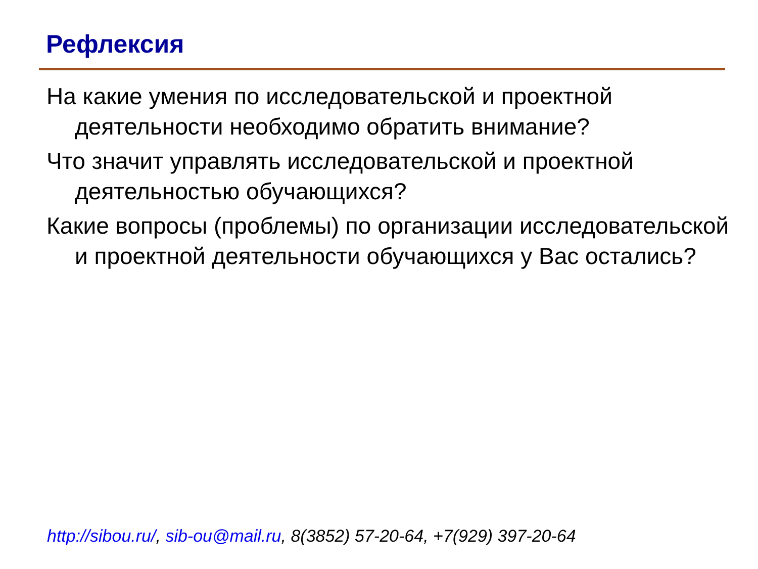Рефлексия
На какие умения по исследовательской и проектной деятельности необходимо обратить внимание?
Что значит управлять исследовательской и проектной деятельностью обучающихся?
Какие вопросы (проблемы) по организации исследовательской и проектной деятельности обучающихся у Вас остались?
http://sibou.ru/, sib-ou@mail.ru, 8(3852) 57-20-64, +7(929) 397-20-64